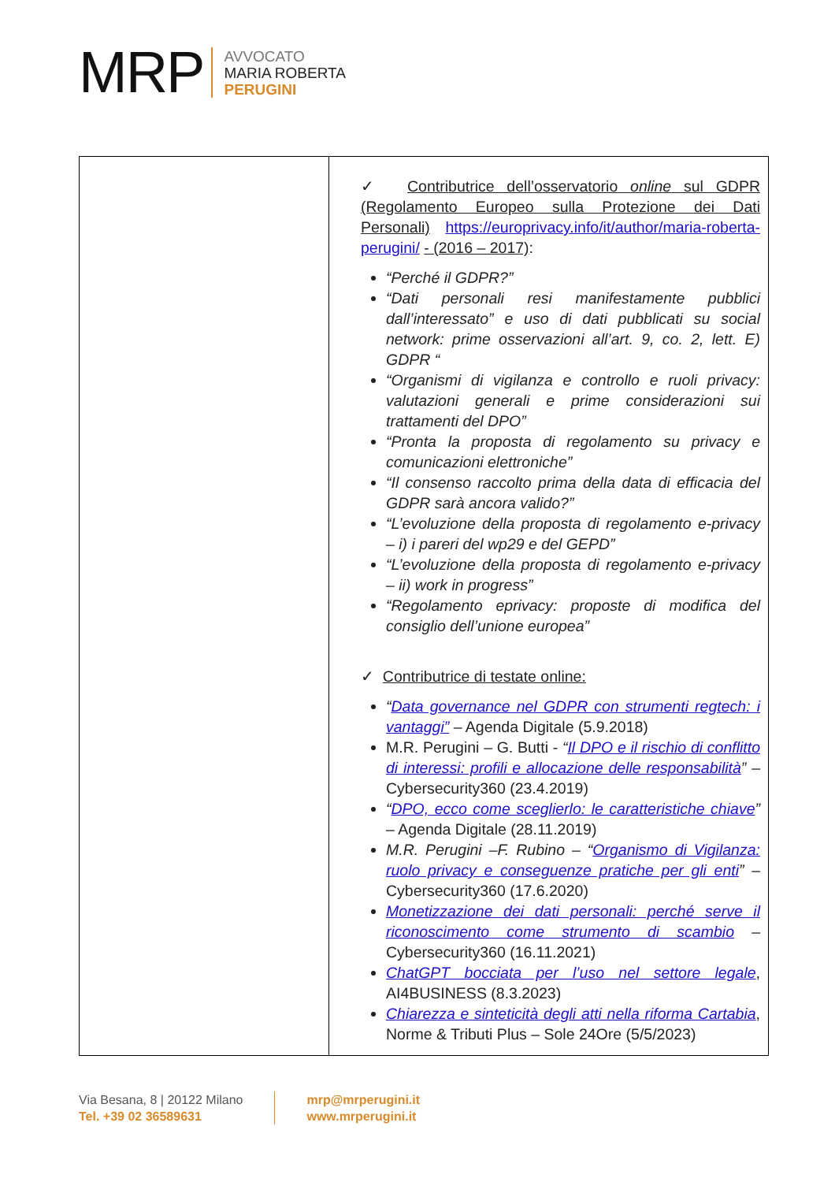MRP
AVVOCATO
MARIA ROBERTA
PERUGINI
| | ✓ Contributrice dell’osservatorio online sul GDPR (Regolamento Europeo sulla Protezione dei Dati Personali) https://europrivacy.info/it/author/maria-roberta-perugini/ - (2016 – 2017) : “Perché il GDPR?” “Dati personali resi manifestamente pubblici dall’interessato” e uso di dati pubblicati su social network: prime osservazioni all’art. 9, co. 2, lett. E) GDPR “ “Organismi di vigilanza e controllo e ruoli privacy: valutazioni generali e prime considerazioni sui trattamenti del DPO” “Pronta la proposta di regolamento su privacy e comunicazioni elettroniche” “Il consenso raccolto prima della data di efficacia del GDPR sarà ancora valido?” “L’evoluzione della proposta di regolamento e-privacy – i) i pareri del wp29 e del GEPD” “L’evoluzione della proposta di regolamento e-privacy – ii) work in progress” “Regolamento eprivacy: proposte di modifica del consiglio dell’unione europea” ✓ Contributrice di testate online: “ Data governance nel GDPR con strumenti regtech: i vantaggi” – Agenda Digitale (5.9.2018) M.R. Perugini – G. Butti - “ Il DPO e il rischio di conflitto di interessi: profili e allocazione delle responsabilità ” – Cybersecurity360 (23.4.2019) “ DPO, ecco come sceglierlo: le caratteristiche chiave ” – Agenda Digitale (28.11.2019) M.R. Perugini –F. Rubino – “ Organismo di Vigilanza: ruolo privacy e conseguenze pratiche per gli enti ” – Cybersecurity360 (17.6.2020) Monetizzazione dei dati personali: perché serve il riconoscimento come strumento di scambio – Cybersecurity360 (16.11.2021) ChatGPT bocciata per l’uso nel settore legale , AI4BUSINESS (8.3.2023) Chiarezza e sinteticità degli atti nella riforma Cartabia , Norme & Tributi Plus – Sole 24Ore (5/5/2023) |
Via Besana, 8 | 20122 Milano
Tel. +39 02 36589631
mrp@mrperugini.it
www.mrperugini.it